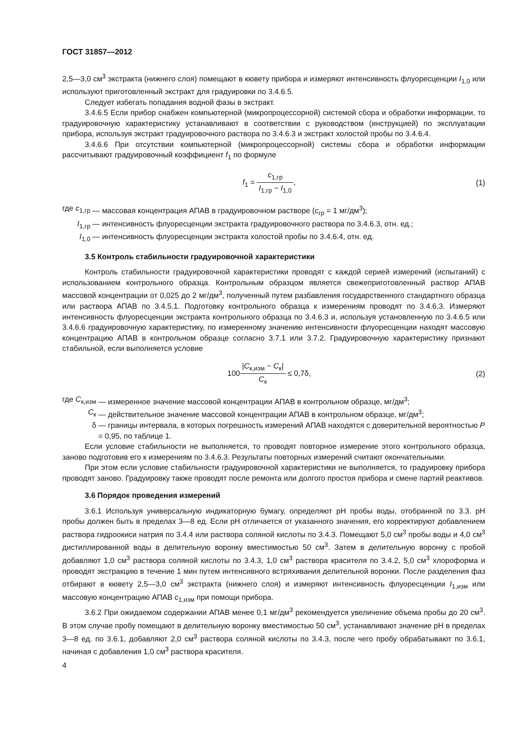ГОСТ 31857—2012
2,5—3,0 см<sup>3</sup> экстракта (нижнего слоя) помещают в кювету прибора и измеряют интенсивность флуоресценции I<sub>1,0</sub> или используют приготовленный экстракт для градуировки по 3.4.6.5.
Следует избегать попадания водной фазы в экстракт.
3.4.6.5 Если прибор снабжен компьютерной (микропроцессорной) системой сбора и обработки информации, то градуировочную характеристику устанавливают в соответствии с руководством (инструкцией) по эксплуатации прибора, используя экстракт градуировочного раствора по 3.4.6.3 и экстракт холостой пробы по 3.4.6.4.
3.4.6.6 При отсутствии компьютерной (микропроцессорной) системы сбора и обработки информации рассчитывают градуировочный коэффициент f<sub>1</sub> по формуле
f<sub>1</sub> = c<sub>1,гр</sub> I<sub>1,гр</sub> − I<sub>1,0</sub>, (1)
где c<sub>1,гр</sub>
— массовая концентрация АПАВ в градуировочном растворе (c<sub>гр</sub> = 1 мг/дм<sup>3</sup>);
I<sub>1,гр</sub>
— интенсивность флуоресценции экстракта градуировочного раствора по 3.4.6.3, отн. ед.;
I<sub>1,0</sub>
— интенсивность флуоресценции экстракта холостой пробы по 3.4.6.4, отн. ед.
3.5 Контроль стабильности градуировочной характеристики
Контроль стабильности градуировочной характеристики проводят с каждой серией измерений (испытаний) с использованием контрольного образца. Контрольным образцом является свежеприготовленный раствор АПАВ массовой концентрации от 0,025 до 2 мг/дм<sup>3</sup>, полученный путем разбавления государственного стандартного образца или раствора АПАВ по 3.4.5.1. Подготовку контрольного образца к измерениям проводят по 3.4.6.3. Измеряют интенсивность флуоресценции экстракта контрольного образца по 3.4.6.3 и, используя установленную по 3.4.6.5 или 3.4.6.6 градуировочную характеристику, по измеренному значению интенсивности флуоресценции находят массовую концентрацию АПАВ в контрольном образце согласно 3.7.1 или 3.7.2. Градуировочную характеристику признают стабильной, если выполняется условие
100|C<sub>к,изм</sub> − C<sub>к</sub>| C<sub>к</sub> ≤ 0,7δ, (2)
где C<sub>к,изм</sub>
— измеренное значение массовой концентрации АПАВ в контрольном образце, мг/дм<sup>3</sup>;
C<sub>к</sub>
— действительное значение массовой концентрации АПАВ в контрольном образце, мг/дм<sup>3</sup>;
δ
— границы интервала, в которых погрешность измерений АПАВ находятся с доверительной вероятностью P = 0,95, по таблице 1.
Если условие стабильности не выполняется, то проводят повторное измерение этого контрольного образца, заново подготовив его к измерениям по 3.4.6.3. Результаты повторных измерений считают окончательными.
При этом если условие стабильности градуировочной характеристики не выполняется, то градуировку прибора проводят заново. Градуировку также проводят после ремонта или долгого простоя прибора и смене партий реактивов.
3.6 Порядок проведения измерений
3.6.1 Используя универсальную индикаторную бумагу, определяют pH пробы воды, отобранной по 3.3. pH пробы должен быть в пределах 3—8 ед. Если pH отличается от указанного значения, его корректируют добавлением раствора гидроокиси натрия по 3.4.4 или раствора соляной кислоты по 3.4.3. Помещают 5,0 см<sup>3</sup> пробы воды и 4,0 см<sup>3</sup> дистиллированной воды в делительную воронку вместимостью 50 см<sup>3</sup>. Затем в делительную воронку с пробой добавляют 1,0 см<sup>3</sup> раствора соляной кислоты по 3.4.3, 1,0 см<sup>3</sup> раствора красителя по 3.4.2, 5,0 см<sup>3</sup> хлороформа и проводят экстракцию в течение 1 мин путем интенсивного встряхивания делительной воронки. После разделения фаз отбирают в кювету 2,5—3,0 см<sup>3</sup> экстракта (нижнего слоя) и измеряют интенсивность флуоресценции I<sub>1,изм</sub> или массовую концентрацию АПАВ c<sub>1,изм</sub> при помощи прибора.
3.6.2 При ожидаемом содержании АПАВ менее 0,1 мг/дм<sup>3</sup> рекомендуется увеличение объема пробы до 20 см<sup>3</sup>. В этом случае пробу помещают в делительную воронку вместимостью 50 см<sup>3</sup>, устанавливают значение pH в пределах 3—8 ед. по 3.6.1, добавляют 2,0 см<sup>3</sup> раствора соляной кислоты по 3.4.3, после чего пробу обрабатывают по 3.6.1, начиная с добавления 1,0 см<sup>3</sup> раствора красителя.
4